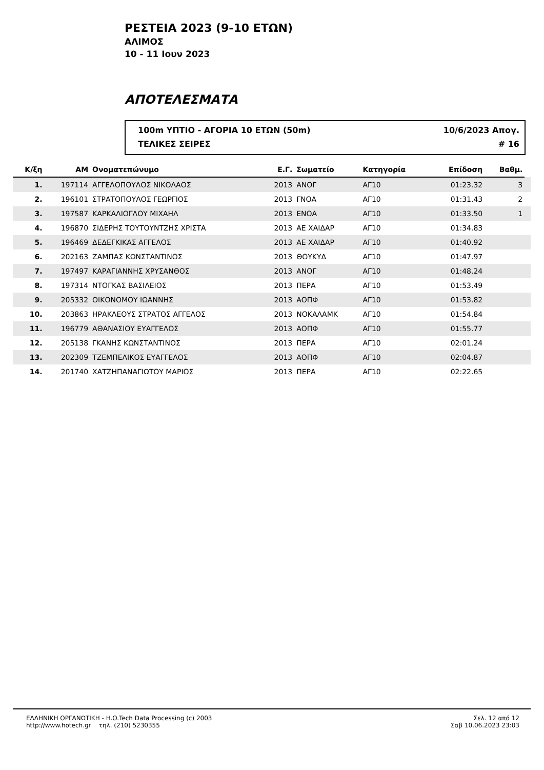ΡΕΣΤΕΙΑ 2023 (9-10 ΕΤΩΝ)
ΑΛΙΜΟΣ
10 - 11 Ιουν 2023
ΑΠΟΤΕΛΕΣΜΑΤΑ
100m ΥΠΤΙΟ - ΑΓΟΡΙΑ 10 ΕΤΩΝ (50m) 10/6/2023 Απογ.
ΤΕΛΙΚΕΣ ΣΕΙΡΕΣ # 16
| Κ/ξη | ΑΜ | Ονοματεπώνυμο | Ε.Γ. | Σωματείο | Κατηγορία | Επίδοση | Βαθμ. | |
| --- | --- | --- | --- | --- | --- | --- | --- | --- |
| 1. | 197114 | ΑΓΓΕΛΟΠΟΥΛΟΣ ΝΙΚΟΛΑΟΣ | 2013 | ΑΝΟΓ | ΑΓ10 | 01:23.32 | 3 | |
| 2. | 196101 | ΣΤΡΑΤΟΠΟΥΛΟΣ ΓΕΩΡΓΙΟΣ | 2013 | ΓΝΟΑ | ΑΓ10 | 01:31.43 | 2 | |
| 3. | 197587 | ΚΑΡΚΑΛΙΟΓΛΟΥ ΜΙΧΑΗΛ | 2013 | ΕΝΟΑ | ΑΓ10 | 01:33.50 | 1 | |
| 4. | 196870 | ΣΙΔΕΡΗΣ ΤΟΥΤΟΥΝΤΖΗΣ ΧΡΙΣΤΑ | 2013 | ΑΕ ΧΑΙΔΑΡ | ΑΓ10 | 01:34.83 | | |
| 5. | 196469 | ΔΕΔΕΓΚΙΚΑΣ ΑΓΓΕΛΟΣ | 2013 | ΑΕ ΧΑΙΔΑΡ | ΑΓ10 | 01:40.92 | | |
| 6. | 202163 | ΖΑΜΠΑΣ ΚΩΝΣΤΑΝΤΙΝΟΣ | 2013 | ΘΟΥΚΥΔ | ΑΓ10 | 01:47.97 | | |
| 7. | 197497 | ΚΑΡΑΓΙΑΝΝΗΣ ΧΡΥΣΑΝΘΟΣ | 2013 | ΑΝΟΓ | ΑΓ10 | 01:48.24 | | |
| 8. | 197314 | ΝΤΟΓΚΑΣ ΒΑΣΙΛΕΙΟΣ | 2013 | ΠΕΡΑ | ΑΓ10 | 01:53.49 | | |
| 9. | 205332 | ΟΙΚΟΝΟΜΟΥ ΙΩΑΝΝΗΣ | 2013 | ΑΟΠΦ | ΑΓ10 | 01:53.82 | | |
| 10. | 203863 | ΗΡΑΚΛΕΟΥΣ ΣΤΡΑΤΟΣ ΑΓΓΕΛΟΣ | 2013 | ΝΟΚΑΛΑΜΚ | ΑΓ10 | 01:54.84 | | |
| 11. | 196779 | ΑΘΑΝΑΣΙΟΥ ΕΥΑΓΓΕΛΟΣ | 2013 | ΑΟΠΦ | ΑΓ10 | 01:55.77 | | |
| 12. | 205138 | ΓΚΑΝΗΣ ΚΩΝΣΤΑΝΤΙΝΟΣ | 2013 | ΠΕΡΑ | ΑΓ10 | 02:01.24 | | |
| 13. | 202309 | ΤΖΕΜΠΕΛΙΚΟΣ ΕΥΑΓΓΕΛΟΣ | 2013 | ΑΟΠΦ | ΑΓ10 | 02:04.87 | | |
| 14. | 201740 | ΧΑΤΖΗΠΑΝΑΓΙΩΤΟΥ ΜΑΡΙΟΣ | 2013 | ΠΕΡΑ | ΑΓ10 | 02:22.65 | | |
ΕΛΛΗΝΙΚΗ ΟΡΓΑΝΩΤΙΚΗ - H.O.Tech Data Processing (c) 2003
http://www.hotech.gr τηλ. (210) 5230355
Σελ. 12 από 12
Σαβ 10.06.2023 23:03